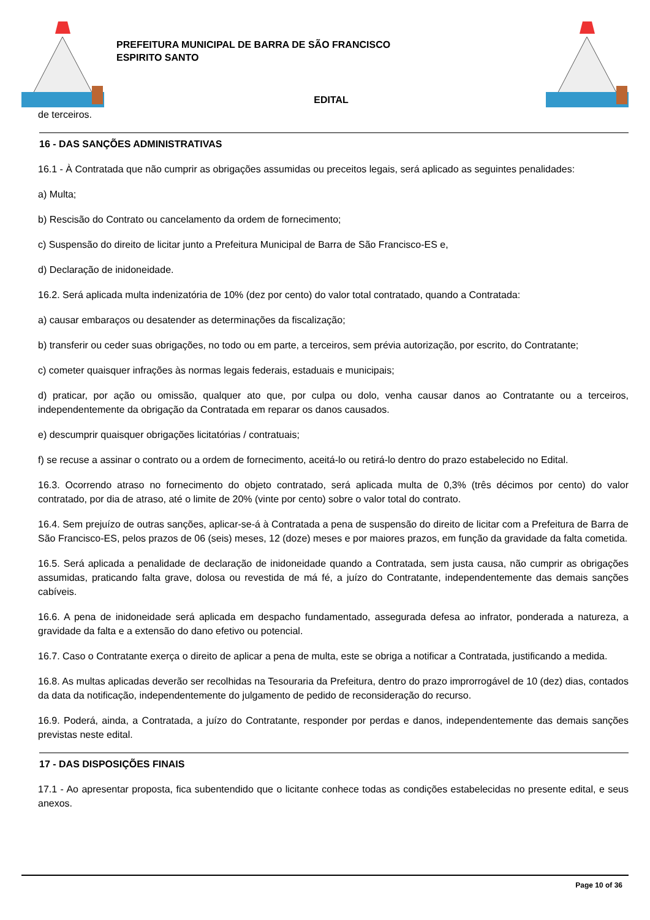PREFEITURA MUNICIPAL DE BARRA DE SÃO FRANCISCO
ESPIRITO SANTO
EDITAL
de terceiros.
16 - DAS SANÇÕES ADMINISTRATIVAS
16.1 - À Contratada que não cumprir as obrigações assumidas ou preceitos legais, será aplicado as seguintes penalidades:
a) Multa;
b) Rescisão do Contrato ou cancelamento da ordem de fornecimento;
c) Suspensão do direito de licitar junto a Prefeitura Municipal de Barra de São Francisco-ES e,
d) Declaração de inidoneidade.
16.2. Será aplicada multa indenizatória de 10% (dez por cento) do valor total contratado, quando a Contratada:
a) causar embaraços ou desatender as determinações da fiscalização;
b) transferir ou ceder suas obrigações, no todo ou em parte, a terceiros, sem prévia autorização, por escrito, do Contratante;
c) cometer quaisquer infrações às normas legais federais, estaduais e municipais;
d) praticar, por ação ou omissão, qualquer ato que, por culpa ou dolo, venha causar danos ao Contratante ou a terceiros, independentemente da obrigação da Contratada em reparar os danos causados.
e) descumprir quaisquer obrigações licitatórias / contratuais;
f) se recuse a assinar o contrato ou a ordem de fornecimento, aceitá-lo ou retirá-lo dentro do prazo estabelecido no Edital.
16.3. Ocorrendo atraso no fornecimento do objeto contratado, será aplicada multa de 0,3% (três décimos por cento) do valor contratado, por dia de atraso, até o limite de 20% (vinte por cento) sobre o valor total do contrato.
16.4. Sem prejuízo de outras sanções, aplicar-se-á à Contratada a pena de suspensão do direito de licitar com a Prefeitura de Barra de São Francisco-ES, pelos prazos de 06 (seis) meses, 12 (doze) meses e por maiores prazos, em função da gravidade da falta cometida.
16.5. Será aplicada a penalidade de declaração de inidoneidade quando a Contratada, sem justa causa, não cumprir as obrigações assumidas, praticando falta grave, dolosa ou revestida de má fé, a juízo do Contratante, independentemente das demais sanções cabíveis.
16.6. A pena de inidoneidade será aplicada em despacho fundamentado, assegurada defesa ao infrator, ponderada a natureza, a gravidade da falta e a extensão do dano efetivo ou potencial.
16.7. Caso o Contratante exerça o direito de aplicar a pena de multa, este se obriga a notificar a Contratada, justificando a medida.
16.8. As multas aplicadas deverão ser recolhidas na Tesouraria da Prefeitura, dentro do prazo improrrogável de 10 (dez) dias, contados da data da notificação, independentemente do julgamento de pedido de reconsideração do recurso.
16.9. Poderá, ainda, a Contratada, a juízo do Contratante, responder por perdas e danos, independentemente das demais sanções previstas neste edital.
17 - DAS DISPOSIÇÕES FINAIS
17.1 - Ao apresentar proposta, fica subentendido que o licitante conhece todas as condições estabelecidas no presente edital, e seus anexos.
Page 10 of 36